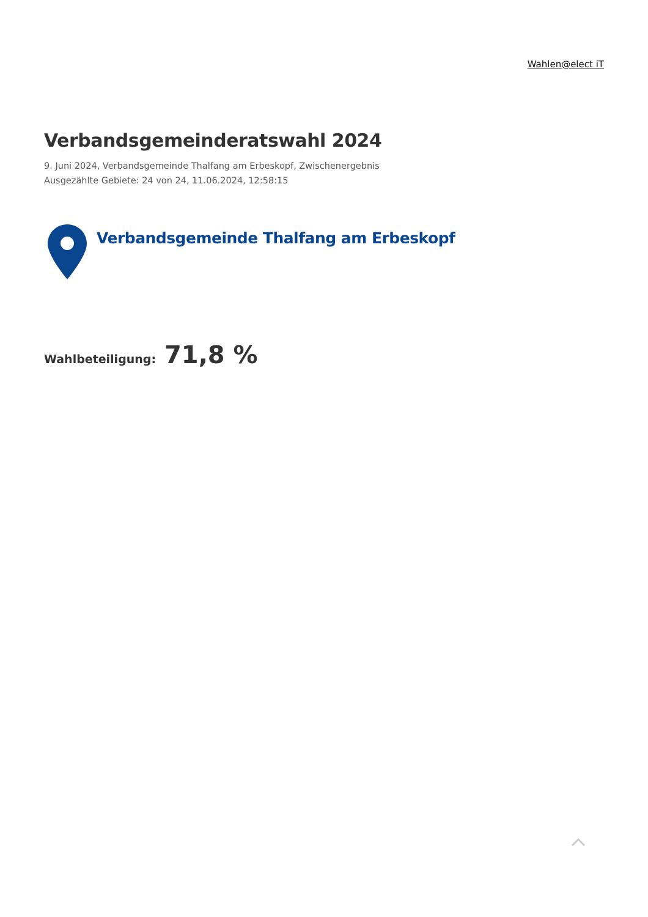Wahlen@elect iT
Verbandsgemeinderatswahl 2024
9. Juni 2024, Verbandsgemeinde Thalfang am Erbeskopf, Zwischenergebnis
Ausgezählte Gebiete: 24 von 24, 11.06.2024, 12:58:15
Verbandsgemeinde Thalfang am Erbeskopf
Wahlbeteiligung: 71,8 %